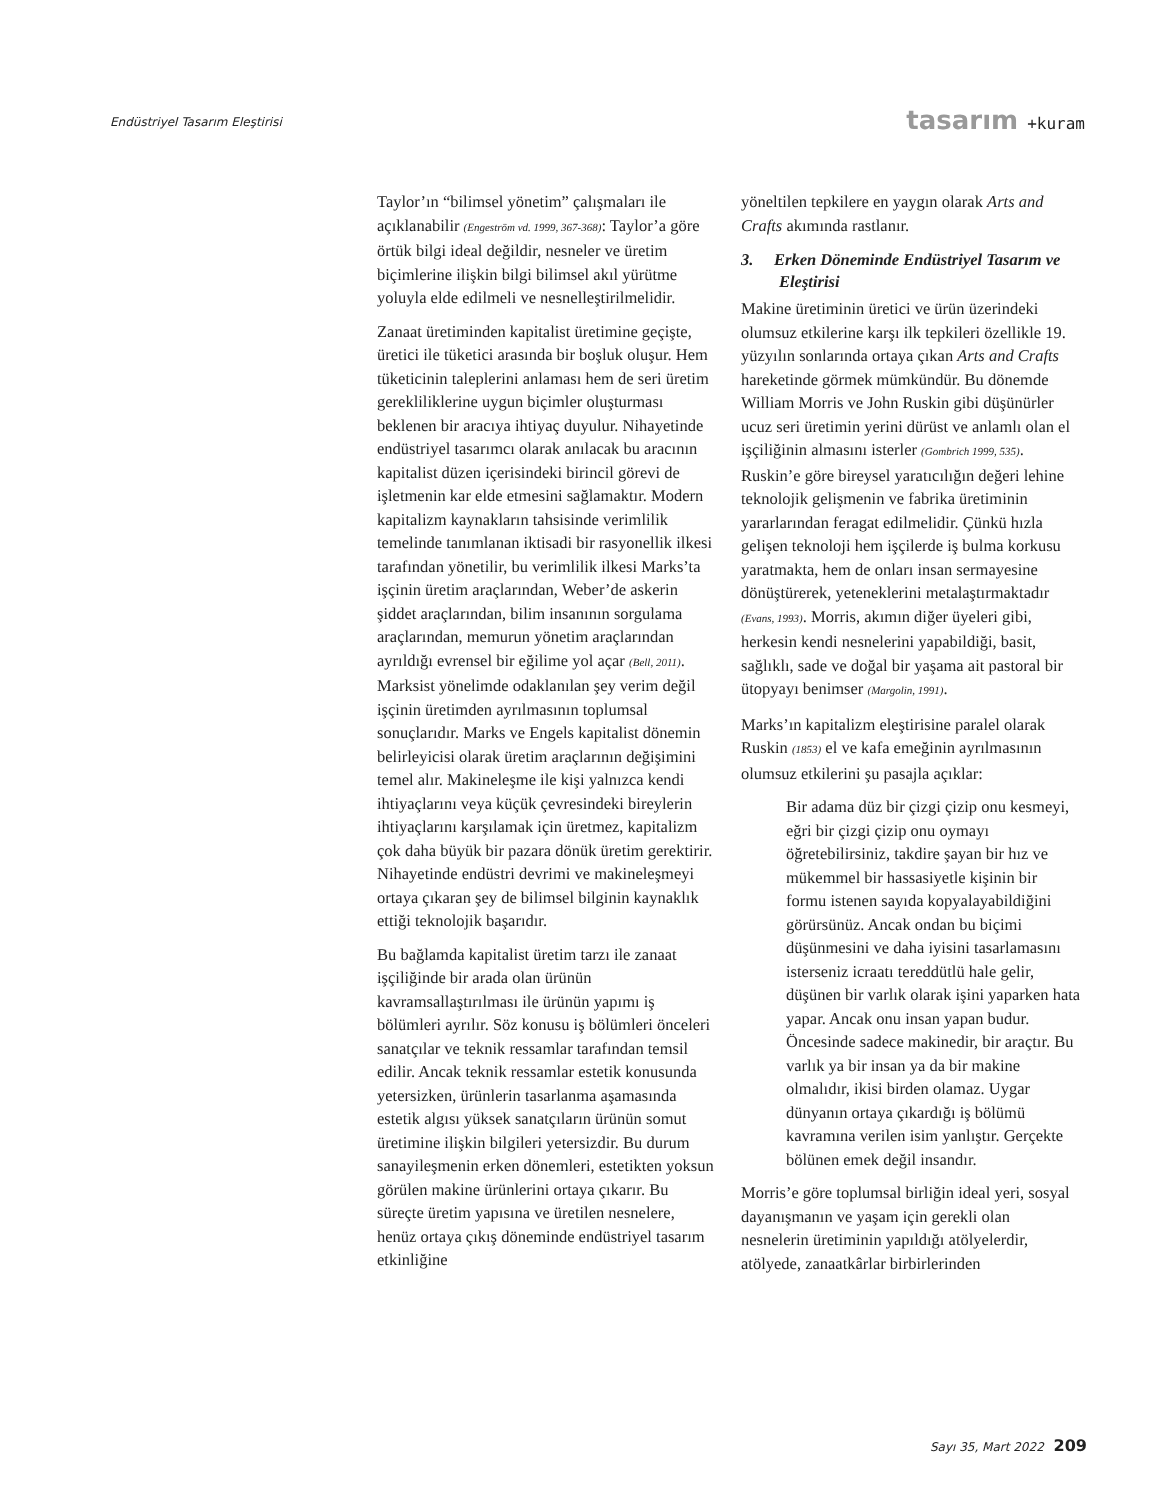Endüstriyel Tasarım Eleştirisi tasarım +kuram
Taylor’ın “bilimsel yönetim” çalışmaları ile açıklanabilir (Engeström vd. 1999, 367-368): Taylor’a göre örtük bilgi ideal değildir, nesneler ve üretim biçimlerine ilişkin bilgi bilimsel akıl yürütme yoluyla elde edilmeli ve nesnelleştirilmelidir.
Zanaat üretiminden kapitalist üretimine geçişte, üretici ile tüketici arasında bir boşluk oluşur. Hem tüketicinin taleplerini anlaması hem de seri üretim gereklilikle­rine uygun biçimler oluşturması beklenen bir aracıya ihtiyaç duyulur. Nihayetinde endüstriyel tasarımcı olarak anılacak bu aracının kapitalist düzen içerisindeki birin­cil görevi de işletmenin kar elde etmesini sağlamaktır. Modern kapitalizm kaynakla­rın tahsisinde verimlilik temelinde tanımla­nan iktisadi bir rasyonellik ilkesi tarafından yönetilir, bu verimlilik ilkesi Marks’ta işçinin üretim araçlarından, Weber’de askerin şiddet araçlarından, bilim insanının sorgulama araçlarından, memurun yönetim araçlarından ayrıldığı evrensel bir eğilime yol açar (Bell, 2011). Marksist yönelimde odaklanılan şey verim değil işçinin üretim­den ayrılmasının toplumsal sonuçlarıdır. Marks ve Engels kapitalist dönemin belir­leyicisi olarak üretim araçlarının değişimi­ni temel alır. Makineleşme ile kişi yalnızca kendi ihtiyaçlarını veya küçük çevresinde­ki bireylerin ihtiyaçlarını karşılamak için üretmez, kapitalizm çok daha büyük bir pa­zara dönük üretim gerektirir. Nihayetinde endüstri devrimi ve makineleşmeyi ortaya çıkaran şey de bilimsel bilginin kaynaklık ettiği teknolojik başarıdır.
Bu bağlamda kapitalist üretim tarzı ile zanaat işçiliğinde bir arada olan ürünün kavramsallaştırılması ile ürünün yapımı iş bölümleri ayrılır. Söz konusu iş bölümleri önceleri sanatçılar ve teknik ressamlar tarafından temsil edilir. Ancak teknik ressamlar estetik konusunda yetersizken, ürünlerin tasarlanma aşamasında estetik algısı yüksek sanatçıların ürünün somut üretimine ilişkin bilgileri yetersizdir. Bu durum sanayileşmenin erken dönemleri, estetikten yoksun görülen makine ürünleri­ni ortaya çıkarır. Bu süreçte üretim yapısı­na ve üretilen nesnelere, henüz ortaya çıkış döneminde endüstriyel tasarım etkinliğine
yöneltilen tepkilere en yaygın olarak Arts and Crafts akımında rastlanır.
3. Erken Döneminde Endüstriyel Tasarım ve Eleştirisi
Makine üretiminin üretici ve ürün üzerin­deki olumsuz etkilerine karşı ilk tepkileri özellikle 19. yüzyılın sonlarında ortaya çıkan Arts and Crafts hareketinde görmek mümkündür. Bu dönemde William Morris ve John Ruskin gibi düşünürler ucuz seri üretimin yerini dürüst ve anlamlı olan el işçiliğinin almasını isterler (Gombrich 1999, 535). Ruskin’e göre bireysel yaratıcılığın değeri lehine teknolojik gelişmenin ve fabrika üretiminin yararlarından feragat edilmelidir. Çünkü hızla gelişen teknoloji hem işçilerde iş bulma korkusu yaratmak­ta, hem de onları insan sermayesine dönüş­türerek, yeteneklerini metalaştırmaktadır (Evans, 1993). Morris, akımın diğer üyeleri gibi, herkesin kendi nesnelerini yapabildi­ği, basit, sağlıklı, sade ve doğal bir yaşama ait pastoral bir ütopyayı benimser (Margolin, 1991).
Marks’ın kapitalizm eleştirisine paralel olarak Ruskin (1853) el ve kafa emeğinin ayrılmasının olumsuz etkilerini şu pasajla açıklar:
Bir adama düz bir çizgi çizip onu kesmeyi, eğri bir çizgi çizip onu oymayı öğretebilirsiniz, takdire şayan bir hız ve mükemmel bir hassasiyetle kişinin bir formu istenen sayıda kop­yalayabildiğini görürsünüz. Ancak ondan bu biçimi düşünmesini ve daha iyisini tasarlamasını isterseniz icraatı tereddütlü hale gelir, düşünen bir varlık olarak işini yaparken hata yapar. Ancak onu insan yapan budur. Öncesinde sadece makinedir, bir araçtır. Bu varlık ya bir insan ya da bir makine olmalıdır, ikisi birden ola­maz. Uygar dünyanın ortaya çıkardı­ğı iş bölümü kavramına verilen isim yanlıştır. Gerçekte bölünen emek değil insandır.
Morris’e göre toplumsal birliğin ideal yeri, sosyal dayanışmanın ve yaşam için gerekli olan nesnelerin üretiminin yapıldığı atölye­lerdir, atölyede, zanaatkârlar birbirlerinden
Sayı 35, Mart 2022 209